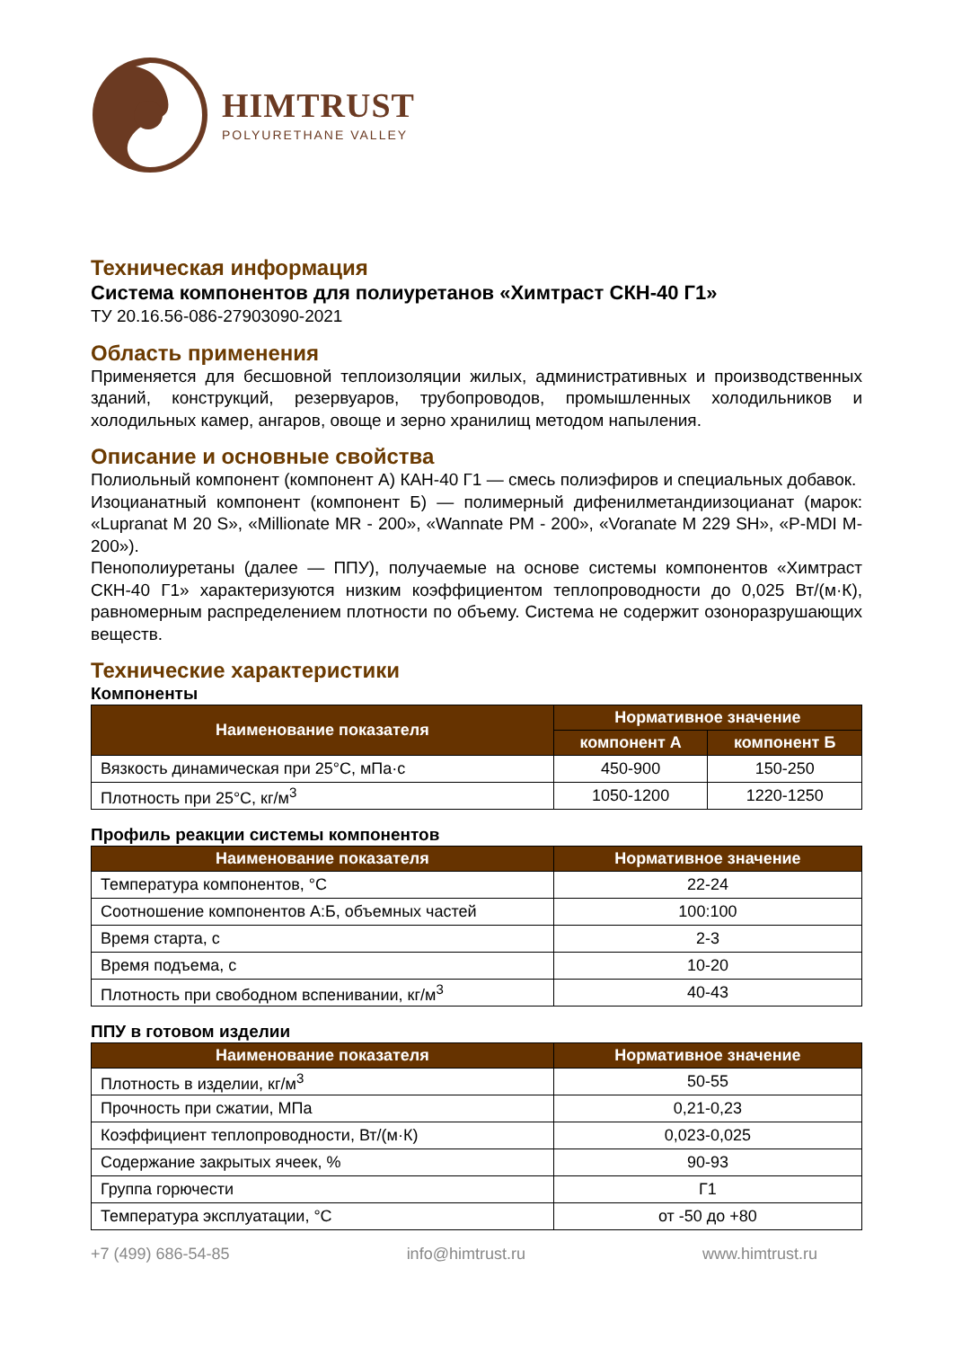HIMTRUST
POLYURETHANE VALLEY
Техническая информация
Система компонентов для полиуретанов «Химтраст СКН-40 Г1»
ТУ 20.16.56-086-27903090-2021
Область применения
Применяется для бесшовной теплоизоляции жилых, административных и производственных зданий, конструкций, резервуаров, трубопроводов, промышленных холодильников и холодильных камер, ангаров, овоще и зерно хранилищ методом напыления.
Описание и основные свойства
Полиольный компонент (компонент А) КАН-40 Г1 — смесь полиэфиров и специальных добавок.
Изоцианатный компонент (компонент Б) — полимерный дифенилметандиизоцианат (марок: «Lupranat M 20 S», «Millionate MR - 200», «Wannate PM - 200», «Voranate M 229 SH», «P-MDI M-200»).
Пенополиуретаны (далее — ППУ), получаемые на основе системы компонентов «Химтраст СКН-40 Г1» характеризуются низким коэффициентом теплопроводности до 0,025 Вт/(м·К), равномерным распределением плотности по объему. Система не содержит озоноразрушающих веществ.
Технические характеристики
Компоненты
| Наименование показателя | Нормативное значение | |
| --- | --- | --- |
| | компонент А | компонент Б |
| Вязкость динамическая при 25°С, мПа·с | 450-900 | 150-250 |
| Плотность при 25°С, кг/м<sup>3</sup> | 1050-1200 | 1220-1250 |
Профиль реакции системы компонентов
| Наименование показателя | Нормативное значение |
| --- | --- |
| Температура компонентов, °С | 22-24 |
| Соотношение компонентов А:Б, объемных частей | 100:100 |
| Время старта, с | 2-3 |
| Время подъема, с | 10-20 |
| Плотность при свободном вспенивании, кг/м<sup>3</sup> | 40-43 |
ППУ в готовом изделии
| Наименование показателя | Нормативное значение |
| --- | --- |
| Плотность в изделии, кг/м<sup>3</sup> | 50-55 |
| Прочность при сжатии, МПа | 0,21-0,23 |
| Коэффициент теплопроводности, Вт/(м·К) | 0,023-0,025 |
| Содержание закрытых ячеек, % | 90-93 |
| Группа горючести | Г1 |
| Температура эксплуатации, °С | от -50 до +80 |
+7 (499) 686-54-85 info@himtrust.ru www.himtrust.ru